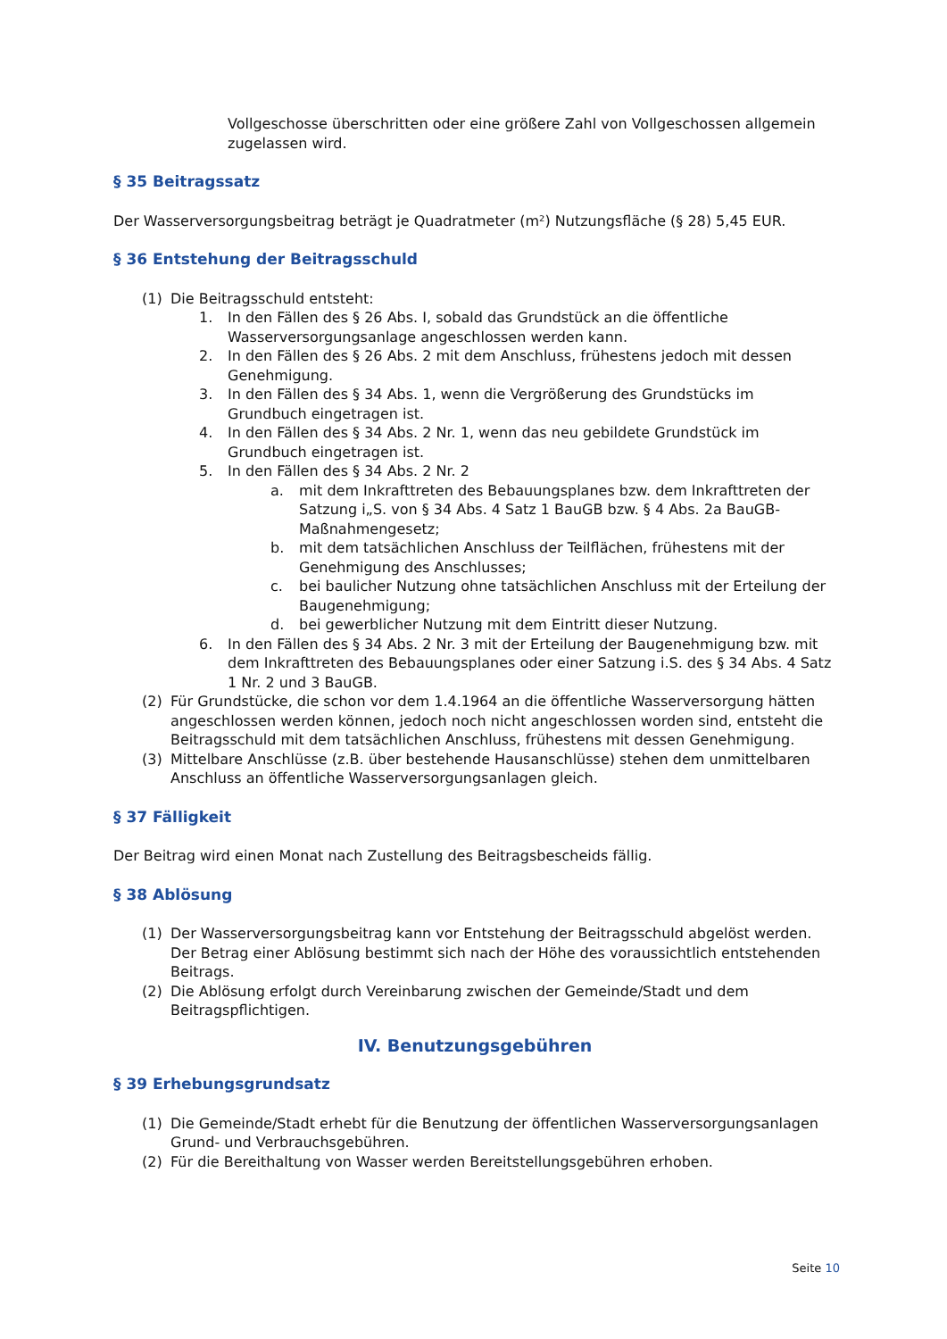Vollgeschosse überschritten oder eine größere Zahl von Vollgeschossen allgemein zugelassen wird.
§ 35 Beitragssatz
Der Wasserversorgungsbeitrag beträgt je Quadratmeter (m²) Nutzungsfläche (§ 28) 5,45 EUR.
§ 36 Entstehung der Beitragsschuld
(1) Die Beitragsschuld entsteht:
1. In den Fällen des § 26 Abs. I, sobald das Grundstück an die öffentliche Wasserversorgungsanlage angeschlossen werden kann.
2. In den Fällen des § 26 Abs. 2 mit dem Anschluss, frühestens jedoch mit dessen Genehmigung.
3. In den Fällen des § 34 Abs. 1, wenn die Vergrößerung des Grundstücks im Grundbuch eingetragen ist.
4. In den Fällen des § 34 Abs. 2 Nr. 1, wenn das neu gebildete Grundstück im Grundbuch eingetragen ist.
5. In den Fällen des § 34 Abs. 2 Nr. 2
a. mit dem Inkrafttreten des Bebauungsplanes bzw. dem Inkrafttreten der Satzung i„S. von § 34 Abs. 4 Satz 1 BauGB bzw. § 4 Abs. 2a BauGB-Maßnahmengesetz;
b. mit dem tatsächlichen Anschluss der Teilflächen, frühestens mit der Genehmigung des Anschlusses;
c. bei baulicher Nutzung ohne tatsächlichen Anschluss mit der Erteilung der Baugenehmigung;
d. bei gewerblicher Nutzung mit dem Eintritt dieser Nutzung.
6. In den Fällen des § 34 Abs. 2 Nr. 3 mit der Erteilung der Baugenehmigung bzw. mit dem Inkrafttreten des Bebauungsplanes oder einer Satzung i.S. des § 34 Abs. 4 Satz 1 Nr. 2 und 3 BauGB.
(2) Für Grundstücke, die schon vor dem 1.4.1964 an die öffentliche Wasserversorgung hätten angeschlossen werden können, jedoch noch nicht angeschlossen worden sind, entsteht die Beitragsschuld mit dem tatsächlichen Anschluss, frühestens mit dessen Genehmigung.
(3) Mittelbare Anschlüsse (z.B. über bestehende Hausanschlüsse) stehen dem unmittelbaren Anschluss an öffentliche Wasserversorgungsanlagen gleich.
§ 37 Fälligkeit
Der Beitrag wird einen Monat nach Zustellung des Beitragsbescheids fällig.
§ 38 Ablösung
(1) Der Wasserversorgungsbeitrag kann vor Entstehung der Beitragsschuld abgelöst werden. Der Betrag einer Ablösung bestimmt sich nach der Höhe des voraussichtlich entstehenden Beitrags.
(2) Die Ablösung erfolgt durch Vereinbarung zwischen der Gemeinde/Stadt und dem Beitragspflichtigen.
IV. Benutzungsgebühren
§ 39 Erhebungsgrundsatz
(1) Die Gemeinde/Stadt erhebt für die Benutzung der öffentlichen Wasserversorgungsanlagen Grund- und Verbrauchsgebühren.
(2) Für die Bereithaltung von Wasser werden Bereitstellungsgebühren erhoben.
Seite 10